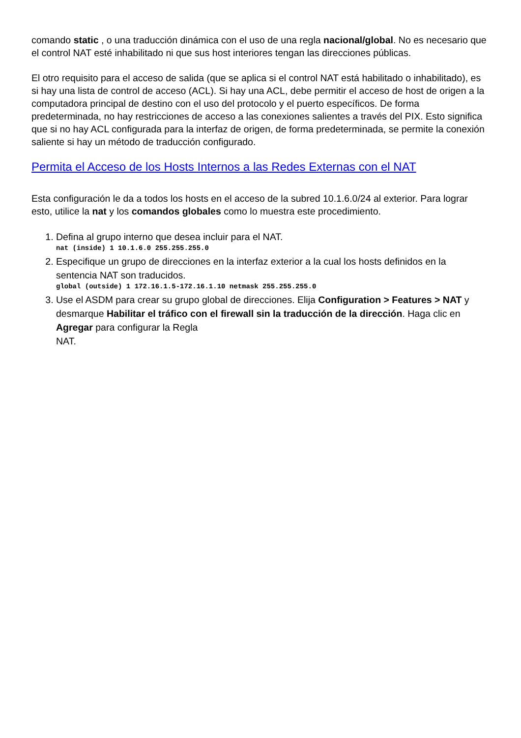comando static , o una traducción dinámica con el uso de una regla nacional/global. No es necesario que el control NAT esté inhabilitado ni que sus host interiores tengan las direcciones públicas.
El otro requisito para el acceso de salida (que se aplica si el control NAT está habilitado o inhabilitado), es si hay una lista de control de acceso (ACL). Si hay una ACL, debe permitir el acceso de host de origen a la computadora principal de destino con el uso del protocolo y el puerto específicos. De forma predeterminada, no hay restricciones de acceso a las conexiones salientes a través del PIX. Esto significa que si no hay ACL configurada para la interfaz de origen, de forma predeterminada, se permite la conexión saliente si hay un método de traducción configurado.
Permita el Acceso de los Hosts Internos a las Redes Externas con el NAT
Esta configuración le da a todos los hosts en el acceso de la subred 10.1.6.0/24 al exterior. Para lograr esto, utilice la nat y los comandos globales como lo muestra este procedimiento.
1. Defina al grupo interno que desea incluir para el NAT.
nat (inside) 1 10.1.6.0 255.255.255.0
2. Especifique un grupo de direcciones en la interfaz exterior a la cual los hosts definidos en la sentencia NAT son traducidos.
global (outside) 1 172.16.1.5-172.16.1.10 netmask 255.255.255.0
3. Use el ASDM para crear su grupo global de direcciones. Elija Configuration > Features > NAT y desmarque Habilitar el tráfico con el firewall sin la traducción de la dirección. Haga clic en Agregar para configurar la Regla
NAT.